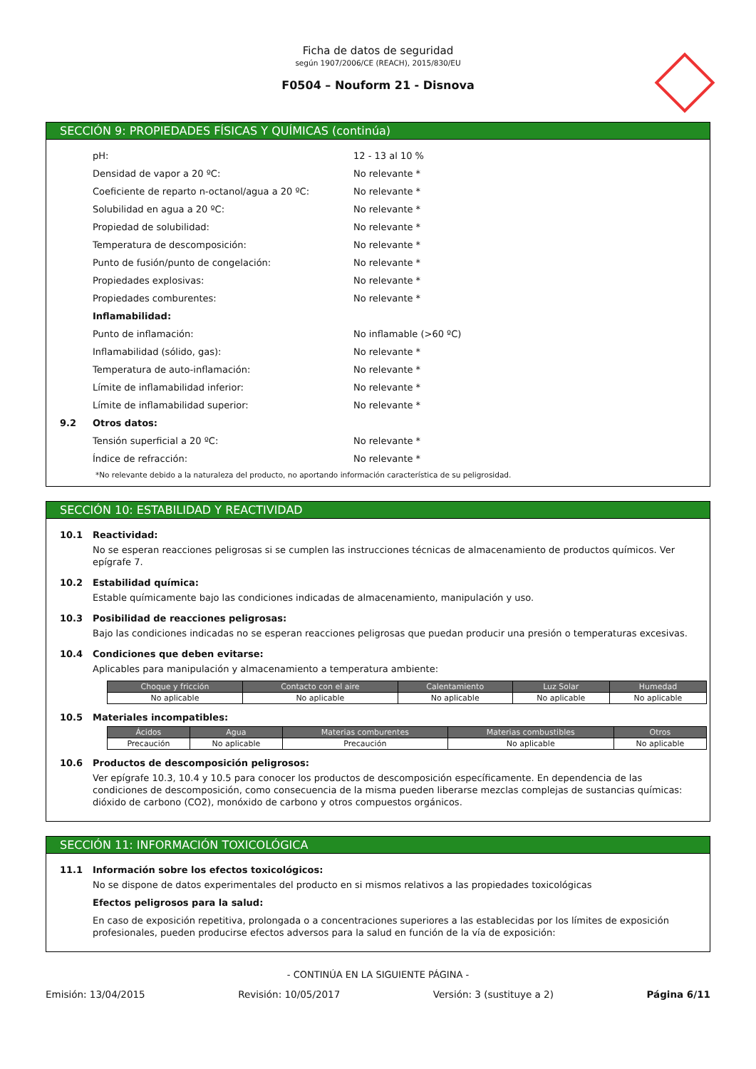Ficha de datos de seguridad
según 1907/2006/CE (REACH), 2015/830/EU
F0504 – Nouform 21 - Disnova
SECCIÓN 9: PROPIEDADES FÍSICAS Y QUÍMICAS (continúa)
pH: 12 - 13 al 10 %
Densidad de vapor a 20 ºC: No relevante *
Coeficiente de reparto n-octanol/agua a 20 ºC: No relevante *
Solubilidad en agua a 20 ºC: No relevante *
Propiedad de solubilidad: No relevante *
Temperatura de descomposición: No relevante *
Punto de fusión/punto de congelación: No relevante *
Propiedades explosivas: No relevante *
Propiedades comburentes: No relevante *
Inflamabilidad:
Punto de inflamación: No inflamable (>60 ºC)
Inflamabilidad (sólido, gas): No relevante *
Temperatura de auto-inflamación: No relevante *
Límite de inflamabilidad inferior: No relevante *
Límite de inflamabilidad superior: No relevante *
9.2 Otros datos:
Tensión superficial a 20 ºC: No relevante *
Índice de refracción: No relevante *
*No relevante debido a la naturaleza del producto, no aportando información característica de su peligrosidad.
SECCIÓN 10: ESTABILIDAD Y REACTIVIDAD
10.1 Reactividad:
No se esperan reacciones peligrosas si se cumplen las instrucciones técnicas de almacenamiento de productos químicos. Ver epígrafe 7.
10.2 Estabilidad química:
Estable químicamente bajo las condiciones indicadas de almacenamiento, manipulación y uso.
10.3 Posibilidad de reacciones peligrosas:
Bajo las condiciones indicadas no se esperan reacciones peligrosas que puedan producir una presión o temperaturas excesivas.
10.4 Condiciones que deben evitarse:
Aplicables para manipulación y almacenamiento a temperatura ambiente:
| Choque y fricción | Contacto con el aire | Calentamiento | Luz Solar | Humedad |
| --- | --- | --- | --- | --- |
| No aplicable | No aplicable | No aplicable | No aplicable | No aplicable |
10.5 Materiales incompatibles:
| Ácidos | Agua | Materias comburentes | Materias combustibles | Otros |
| --- | --- | --- | --- | --- |
| Precaución | No aplicable | Precaución | No aplicable | No aplicable |
10.6 Productos de descomposición peligrosos:
Ver epígrafe 10.3, 10.4 y 10.5 para conocer los productos de descomposición específicamente. En dependencia de las condiciones de descomposición, como consecuencia de la misma pueden liberarse mezclas complejas de sustancias químicas: dióxido de carbono (CO2), monóxido de carbono y otros compuestos orgánicos.
SECCIÓN 11: INFORMACIÓN TOXICOLÓGICA
11.1 Información sobre los efectos toxicológicos:
No se dispone de datos experimentales del producto en si mismos relativos a las propiedades toxicológicas
Efectos peligrosos para la salud:
En caso de exposición repetitiva, prolongada o a concentraciones superiores a las establecidas por los límites de exposición profesionales, pueden producirse efectos adversos para la salud en función de la vía de exposición:
- CONTINÚA EN LA SIGUIENTE PÁGINA -
Emisión: 13/04/2015 Revisión: 10/05/2017 Versión: 3 (sustituye a 2) Página 6/11